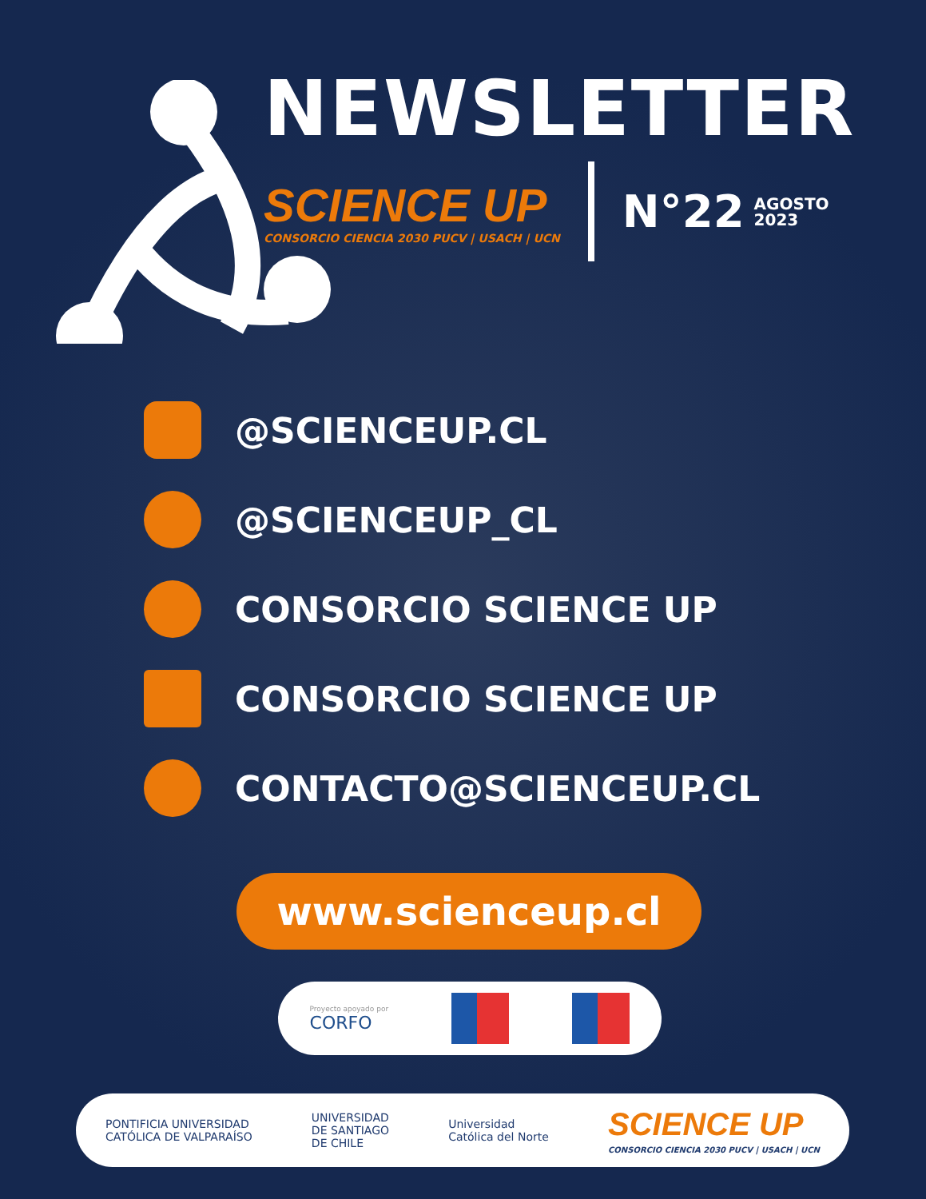NEWSLETTER
SCIENCE UP
CONSORCIO CIENCIA 2030 PUCV | USACH | UCN
N°22
AGOSTO
2023
@SCIENCEUP.CL
@SCIENCEUP_CL
CONSORCIO SCIENCE UP
CONSORCIO SCIENCE UP
CONTACTO@SCIENCEUP.CL
www.scienceup.cl
Proyecto apoyado por
CORFO
PONTIFICIA UNIVERSIDAD
CATÓLICA DE VALPARAÍSO
UNIVERSIDAD
DE SANTIAGO
DE CHILE
Universidad
Católica del Norte
SCIENCE UP
CONSORCIO CIENCIA 2030 PUCV | USACH | UCN